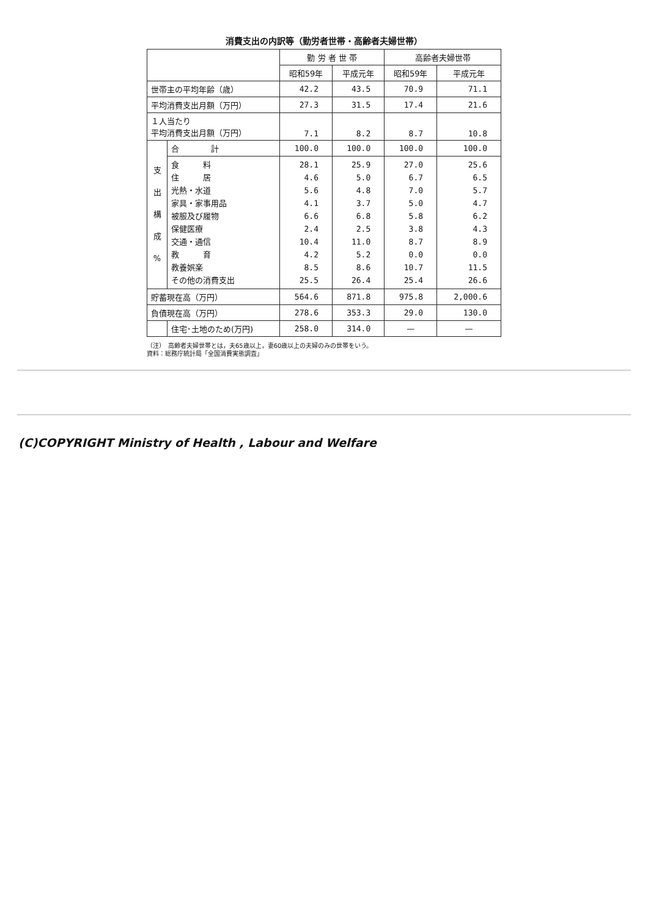消費支出の内訳等（勤労者世帯・高齢者夫婦世帯）
| | | 勤 労 者 世 帯 | | 高齢者夫婦世帯 | |
| --- | --- | --- | --- | --- | --- |
| | | 昭和59年 | 平成元年 | 昭和59年 | 平成元年 |
| 世帯主の平均年齢（歳） | | 42.2 | 43.5 | 70.9 | 71.1 |
| 平均消費支出月額（万円） | | 27.3 | 31.5 | 17.4 | 21.6 |
| １人当たり 平均消費支出月額（万円） | | 7.1 | 8.2 | 8.7 | 10.8 |
| 支 出 構 成 % | 合 計 | 100.0 | 100.0 | 100.0 | 100.0 |
| | 食 料 住 居 光熱・水道 家具・家事用品 被服及び履物 保健医療 交通・通信 教 育 教養娯楽 その他の消費支出 | 28.1 4.6 5.6 4.1 6.6 2.4 10.4 4.2 8.5 25.5 | 25.9 5.0 4.8 3.7 6.8 2.5 11.0 5.2 8.6 26.4 | 27.0 6.7 7.0 5.0 5.8 3.8 8.7 0.0 10.7 25.4 | 25.6 6.5 5.7 4.7 6.2 4.3 8.9 0.0 11.5 26.6 |
| 貯蓄現在高（万円） | | 564.6 | 871.8 | 975.8 | 2,000.6 |
| 負債現在高（万円） | | 278.6 | 353.3 | 29.0 | 130.0 |
| | 住宅･土地のため(万円) | 258.0 | 314.0 | — | — |
（注）　高齢者夫婦世帯とは，夫65歳以上，妻60歳以上の夫婦のみの世帯をいう。
資料：総務庁統計局「全国消費実態調査」
(C)COPYRIGHT Ministry of Health , Labour and Welfare